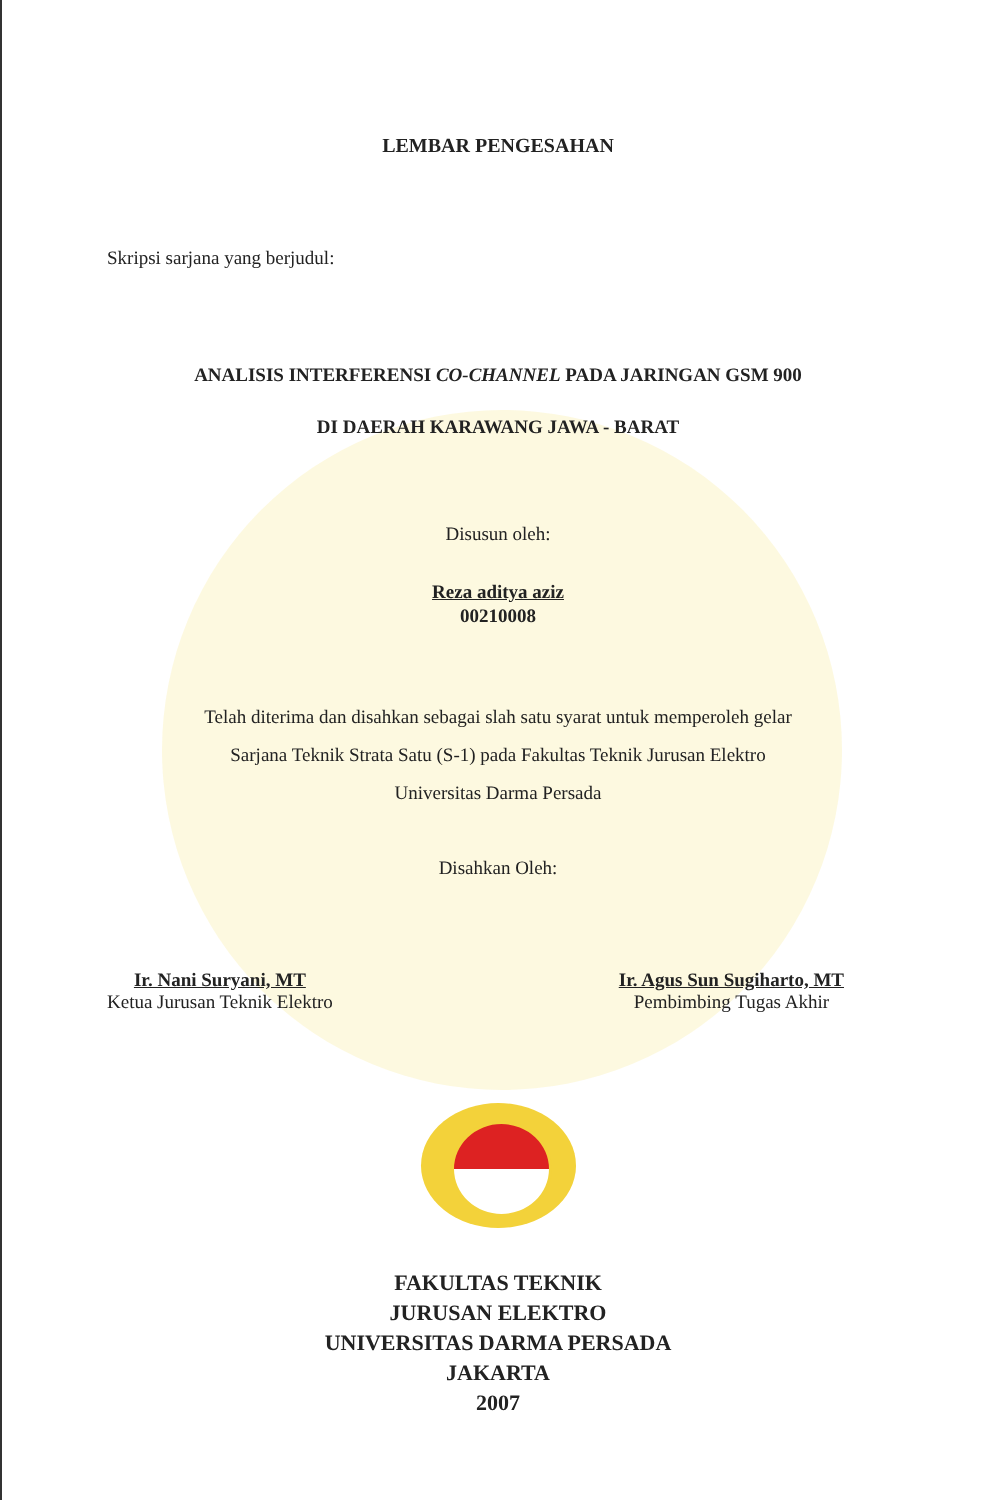LEMBAR PENGESAHAN
Skripsi sarjana yang berjudul:
ANALISIS INTERFERENSI CO-CHANNEL PADA JARINGAN GSM 900
DI DAERAH KARAWANG JAWA - BARAT
Disusun oleh:
Reza aditya aziz
00210008
Telah diterima dan disahkan sebagai slah satu syarat untuk memperoleh gelar
Sarjana Teknik Strata Satu (S-1) pada Fakultas Teknik Jurusan Elektro
Universitas Darma Persada
Disahkan Oleh:
Ir. Nani Suryani, MT
Ketua Jurusan Teknik Elektro
Ir. Agus Sun Sugiharto, MT
Pembimbing Tugas Akhir
FAKULTAS TEKNIK
JURUSAN ELEKTRO
UNIVERSITAS DARMA PERSADA
JAKARTA
2007